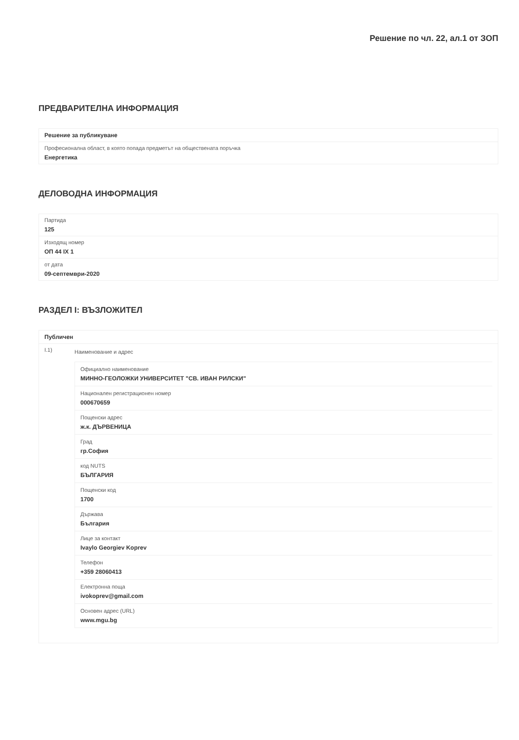Решение по чл. 22, ал.1 от ЗОП
ПРЕДВАРИТЕЛНА ИНФОРМАЦИЯ
Решение за публикуване
Професионална област, в която попада предметът на обществената поръчка
Енергетика
ДЕЛОВОДНА ИНФОРМАЦИЯ
Партида
125
Изходящ номер
ОП 44 IX 1
от дата
09-септември-2020
РАЗДЕЛ I: ВЪЗЛОЖИТЕЛ
Публичен
I.1)
Наименование и адрес
Официално наименование
МИННО-ГЕОЛОЖКИ УНИВЕРСИТЕТ "СВ. ИВАН РИЛСКИ"
Национален регистрационен номер
000670659
Пощенски адрес
ж.к. ДЪРВЕНИЦА
Град
гр.София
код NUTS
БЪЛГАРИЯ
Пощенски код
1700
Държава
България
Лице за контакт
Ivaylo Georgiev Koprev
Телефон
+359 28060413
Електронна поща
ivokoprev@gmail.com
Основен адрес (URL)
www.mgu.bg